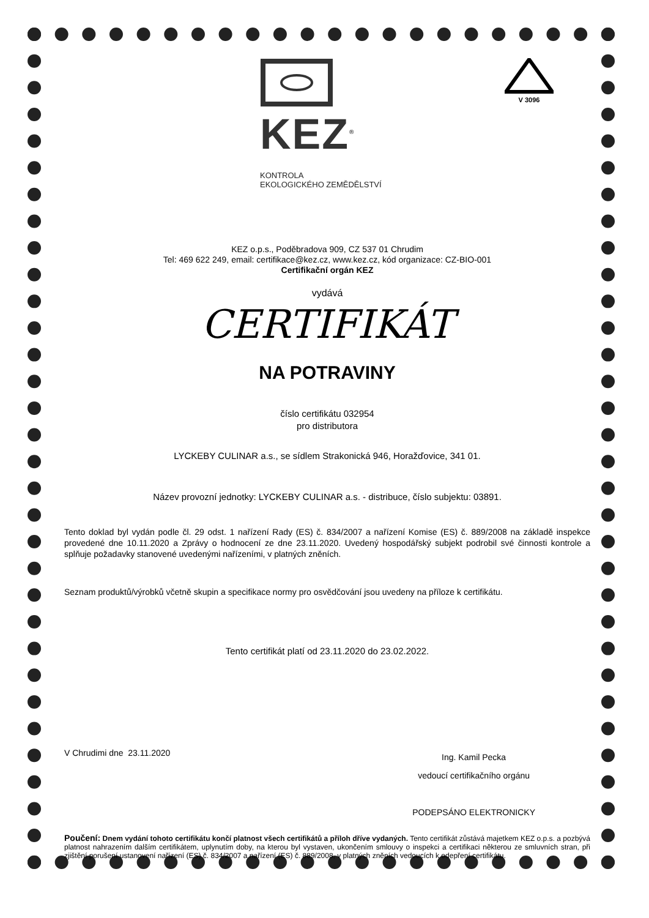V 3096
KEZ<sup>®</sup>
KONTROLA
EKOLOGICKÉHO ZEMĚDĚLSTVÍ
KEZ o.p.s., Poděbradova 909, CZ 537 01 Chrudim
Tel: 469 622 249, email: certifikace@kez.cz, www.kez.cz, kód organizace: CZ-BIO-001
Certifikační orgán KEZ
vydává
CERTIFIKÁT
NA POTRAVINY
číslo certifikátu 032954
pro distributora
LYCKEBY CULINAR a.s., se sídlem Strakonická 946, Horažďovice, 341 01.
Název provozní jednotky: LYCKEBY CULINAR a.s. - distribuce, číslo subjektu: 03891.
Tento doklad byl vydán podle čl. 29 odst. 1 nařízení Rady (ES) č. 834/2007 a nařízení Komise (ES) č. 889/2008 na základě inspekce provedené dne 10.11.2020 a Zprávy o hodnocení ze dne 23.11.2020. Uvedený hospodářský subjekt podrobil své činnosti kontrole a splňuje požadavky stanovené uvedenými nařízeními, v platných zněních.
Seznam produktů/výrobků včetně skupin a specifikace normy pro osvědčování jsou uvedeny na příloze k certifikátu.
Tento certifikát platí od 23.11.2020 do 23.02.2022.
V Chrudimi dne 23.11.2020
Ing. Kamil Pecka
vedoucí certifikačního orgánu
PODEPSÁNO ELEKTRONICKY
Poučení: Dnem vydání tohoto certifikátu končí platnost všech certifikátů a příloh dříve vydaných. Tento certifikát zůstává majetkem KEZ o.p.s. a pozbývá platnost nahrazením dalším certifikátem, uplynutím doby, na kterou byl vystaven, ukončením smlouvy o inspekci a certifikaci některou ze smluvních stran, při zjištění porušení ustanovení nařízení (ES) č. 834/2007 a nařízení (ES) č. 889/2008, v platných zněních vedoucích k odepření certifikátu.